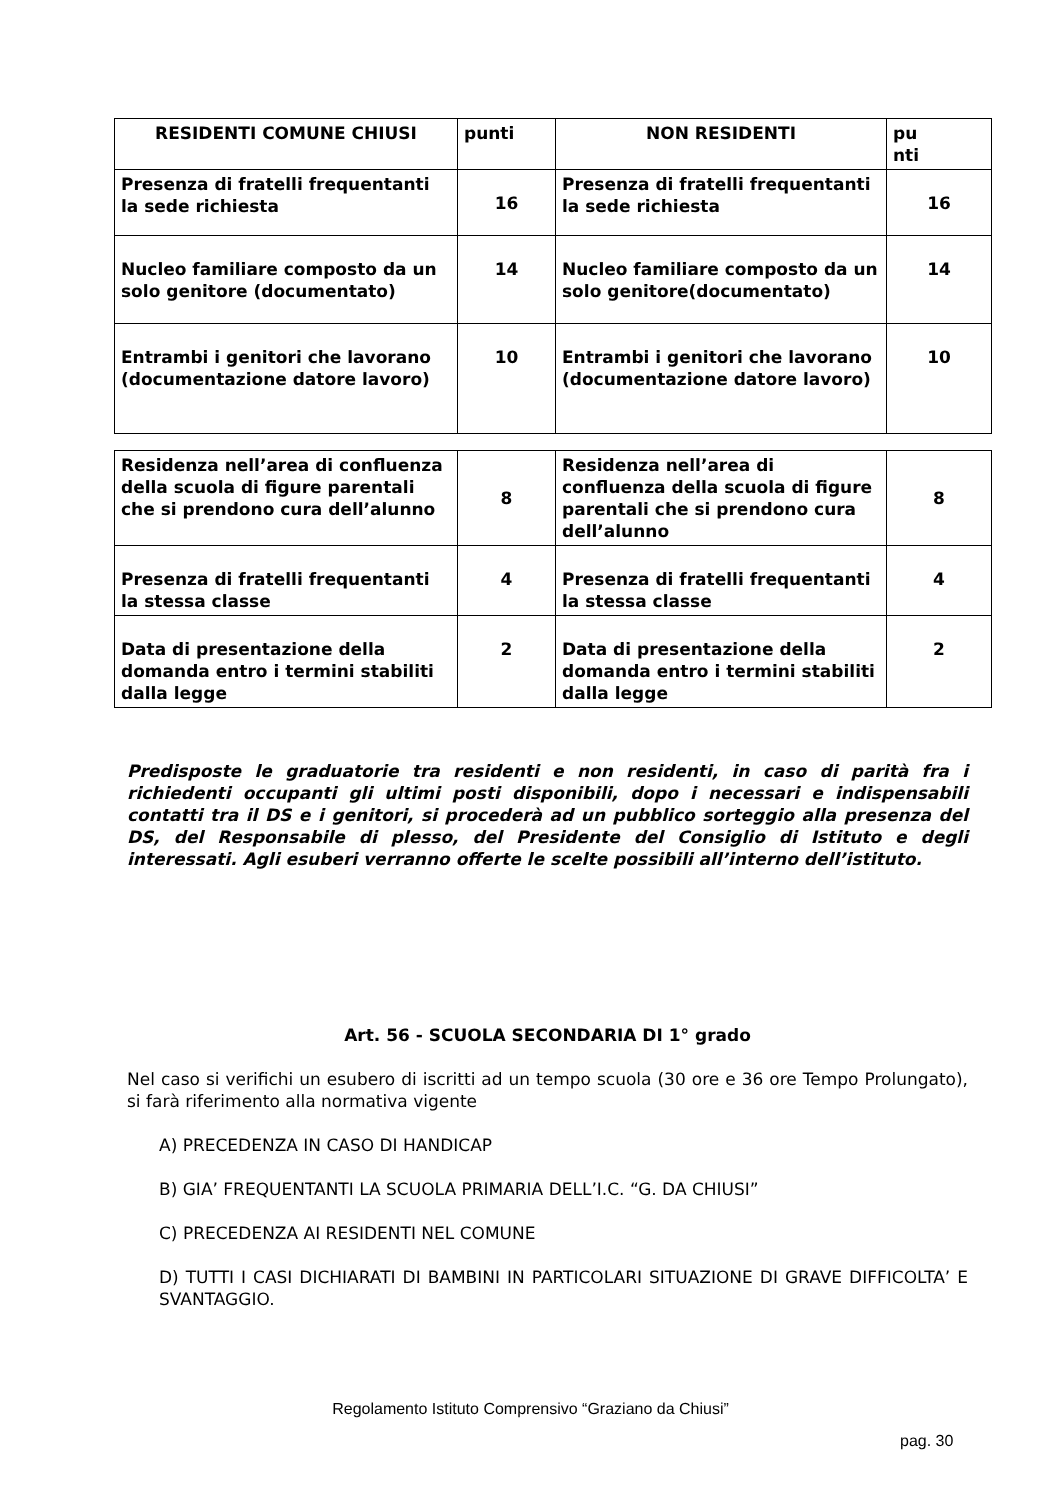| RESIDENTI COMUNE CHIUSI | punti | NON RESIDENTI | pu nti |
| --- | --- | --- | --- |
| Presenza di fratelli frequentanti la sede richiesta | 16 | Presenza di fratelli frequentanti la sede richiesta | 16 |
| Nucleo familiare composto da un solo genitore (documentato) | 14 | Nucleo familiare composto da un solo genitore(documentato) | 14 |
| Entrambi i genitori che lavorano (documentazione datore lavoro) | 10 | Entrambi i genitori che lavorano (documentazione datore lavoro) | 10 |
| Residenza nell’area di confluenza della scuola di figure parentali che si prendono cura dell’alunno | 8 | Residenza nell’area di confluenza della scuola di figure parentali che si prendono cura dell’alunno | 8 |
| Presenza di fratelli frequentanti la stessa classe | 4 | Presenza di fratelli frequentanti la stessa classe | 4 |
| Data di presentazione della domanda entro i termini stabiliti dalla legge | 2 | Data di presentazione della domanda entro i termini stabiliti dalla legge | 2 |
Predisposte le graduatorie tra residenti e non residenti, in caso di parità fra i richiedenti occupanti gli ultimi posti disponibili, dopo i necessari e indispensabili contatti tra il DS e i genitori, si procederà ad un pubblico sorteggio alla presenza del DS, del Responsabile di plesso, del Presidente del Consiglio di Istituto e degli interessati. Agli esuberi verranno offerte le scelte possibili all’interno dell’istituto.
Art. 56 - SCUOLA SECONDARIA DI 1° grado
Nel caso si verifichi un esubero di iscritti ad un tempo scuola (30 ore e 36 ore Tempo Prolungato), si farà riferimento alla normativa vigente
A) PRECEDENZA IN CASO DI HANDICAP
B) GIA’ FREQUENTANTI LA SCUOLA PRIMARIA DELL’I.C. “G. DA CHIUSI”
C) PRECEDENZA AI RESIDENTI NEL COMUNE
D) TUTTI I CASI DICHIARATI DI BAMBINI IN PARTICOLARI SITUAZIONE DI GRAVE DIFFICOLTA’ E SVANTAGGIO.
Regolamento Istituto Comprensivo “Graziano da Chiusi”
pag. 30